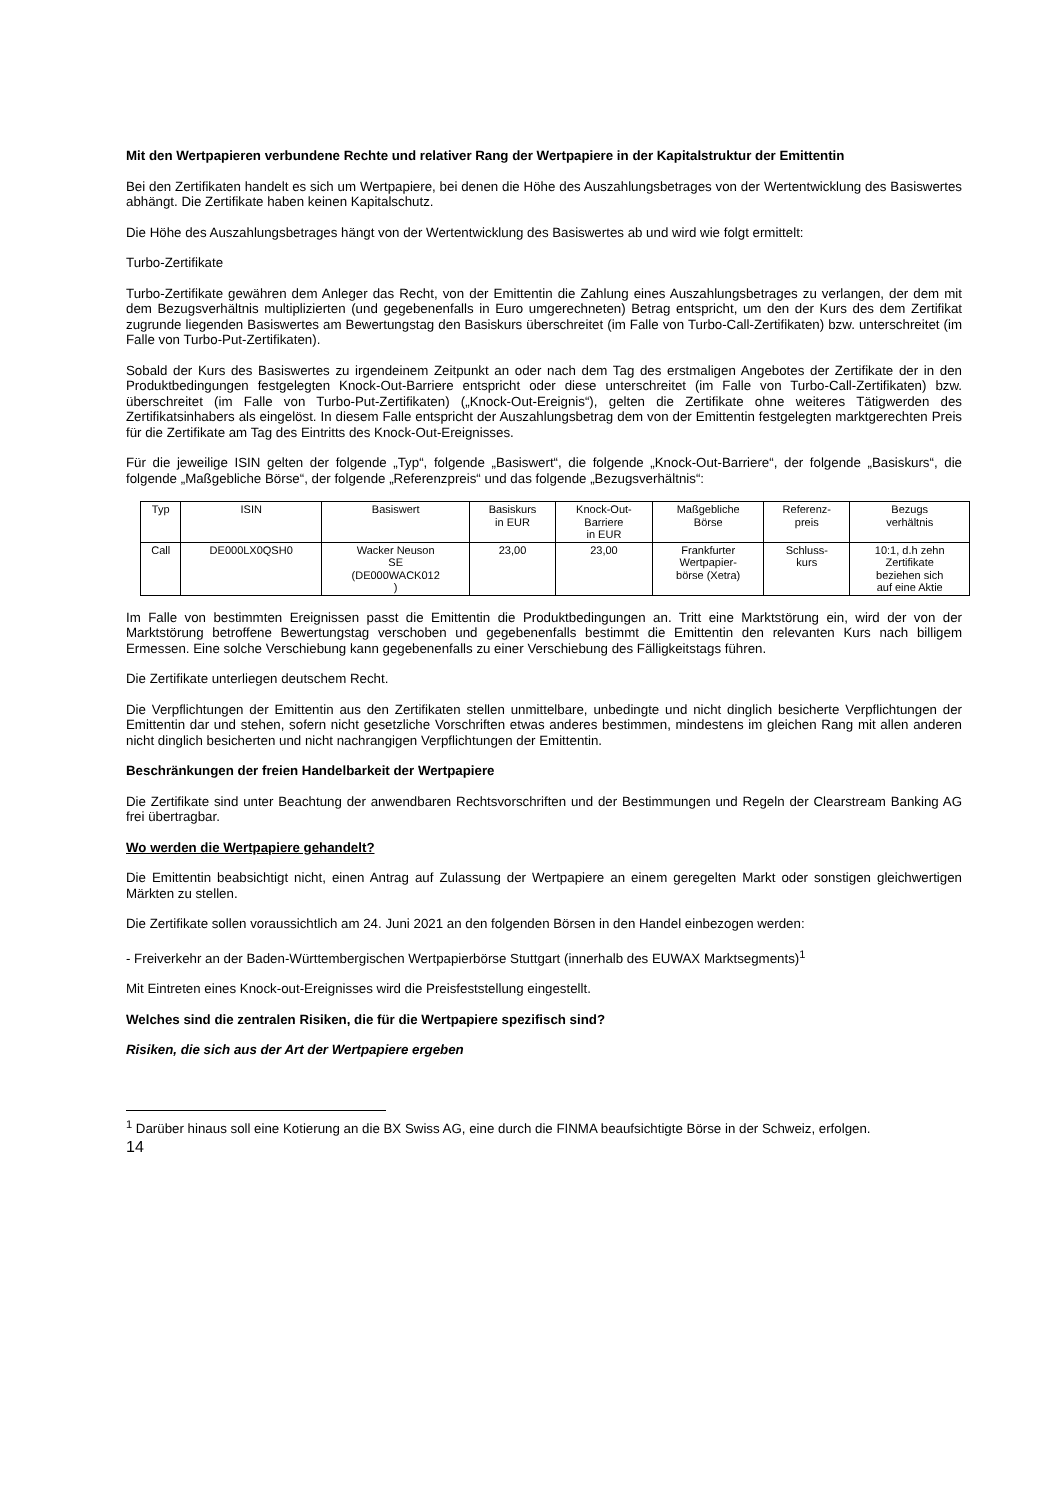Mit den Wertpapieren verbundene Rechte und relativer Rang der Wertpapiere in der Kapitalstruktur der Emittentin
Bei den Zertifikaten handelt es sich um Wertpapiere, bei denen die Höhe des Auszahlungsbetrages von der Wertentwicklung des Basiswertes abhängt. Die Zertifikate haben keinen Kapitalschutz.
Die Höhe des Auszahlungsbetrages hängt von der Wertentwicklung des Basiswertes ab und wird wie folgt ermittelt:
Turbo-Zertifikate
Turbo-Zertifikate gewähren dem Anleger das Recht, von der Emittentin die Zahlung eines Auszahlungsbetrages zu verlangen, der dem mit dem Bezugsverhältnis multiplizierten (und gegebenenfalls in Euro umgerechneten) Betrag entspricht, um den der Kurs des dem Zertifikat zugrunde liegenden Basiswertes am Bewertungstag den Basiskurs überschreitet (im Falle von Turbo-Call-Zertifikaten) bzw. unterschreitet (im Falle von Turbo-Put-Zertifikaten).
Sobald der Kurs des Basiswertes zu irgendeinem Zeitpunkt an oder nach dem Tag des erstmaligen Angebotes der Zertifikate der in den Produktbedingungen festgelegten Knock-Out-Barriere entspricht oder diese unterschreitet (im Falle von Turbo-Call-Zertifikaten) bzw. überschreitet (im Falle von Turbo-Put-Zertifikaten) („Knock-Out-Ereignis“), gelten die Zertifikate ohne weiteres Tätigwerden des Zertifikatsinhabers als eingelöst. In diesem Falle entspricht der Auszahlungsbetrag dem von der Emittentin festgelegten marktgerechten Preis für die Zertifikate am Tag des Eintritts des Knock-Out-Ereignisses.
Für die jeweilige ISIN gelten der folgende „Typ“, folgende „Basiswert“, die folgende „Knock-Out-Barriere“, der folgende „Basiskurs“, die folgende „Maßgebliche Börse“, der folgende „Referenzpreis“ und das folgende „Bezugsverhältnis“:
| Typ | ISIN | Basiswert | Basiskurs in EUR | Knock-Out- Barriere in EUR | Maßgebliche Börse | Referenz- preis | Bezugs verhältnis |
| Call | DE000LX0QSH0 | Wacker Neuson SE (DE000WACK012 ) | 23,00 | 23,00 | Frankfurter Wertpapier- börse (Xetra) | Schluss- kurs | 10:1, d.h zehn Zertifikate beziehen sich auf eine Aktie |
Im Falle von bestimmten Ereignissen passt die Emittentin die Produktbedingungen an. Tritt eine Marktstörung ein, wird der von der Marktstörung betroffene Bewertungstag verschoben und gegebenenfalls bestimmt die Emittentin den relevanten Kurs nach billigem Ermessen. Eine solche Verschiebung kann gegebenenfalls zu einer Verschiebung des Fälligkeitstags führen.
Die Zertifikate unterliegen deutschem Recht.
Die Verpflichtungen der Emittentin aus den Zertifikaten stellen unmittelbare, unbedingte und nicht dinglich besicherte Verpflichtungen der Emittentin dar und stehen, sofern nicht gesetzliche Vorschriften etwas anderes bestimmen, mindestens im gleichen Rang mit allen anderen nicht dinglich besicherten und nicht nachrangigen Verpflichtungen der Emittentin.
Beschränkungen der freien Handelbarkeit der Wertpapiere
Die Zertifikate sind unter Beachtung der anwendbaren Rechtsvorschriften und der Bestimmungen und Regeln der Clearstream Banking AG frei übertragbar.
Wo werden die Wertpapiere gehandelt?
Die Emittentin beabsichtigt nicht, einen Antrag auf Zulassung der Wertpapiere an einem geregelten Markt oder sonstigen gleichwertigen Märkten zu stellen.
Die Zertifikate sollen voraussichtlich am 24. Juni 2021 an den folgenden Börsen in den Handel einbezogen werden:
- Freiverkehr an der Baden-Württembergischen Wertpapierbörse Stuttgart (innerhalb des EUWAX Marktsegments)<sup>1</sup>
Mit Eintreten eines Knock-out-Ereignisses wird die Preisfeststellung eingestellt.
Welches sind die zentralen Risiken, die für die Wertpapiere spezifisch sind?
Risiken, die sich aus der Art der Wertpapiere ergeben
<sup>1</sup> Darüber hinaus soll eine Kotierung an die BX Swiss AG, eine durch die FINMA beaufsichtigte Börse in der Schweiz, erfolgen.
14